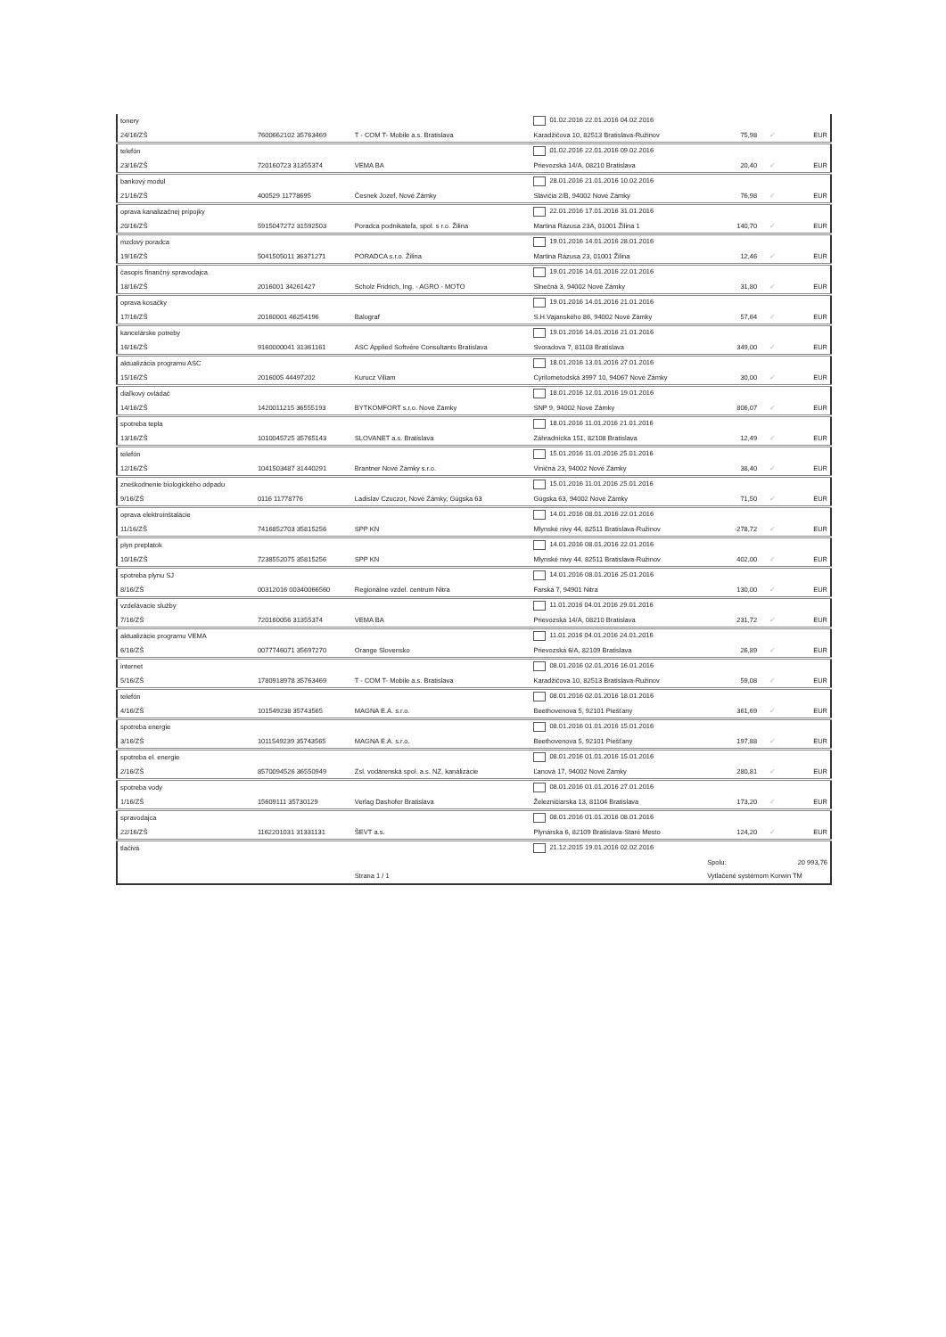| tonery | | | | 01.02.2016 22.01.2016 04.02.2016 | | | |
| 24/16/ZŠ | 7600662102 35763469 | T - COM T- Mobile a.s. Bratislava | | Karadžičova 10, 82513 Bratislava-Ružinov | 75,98 | ✓ | EUR |
| telefón | | | | 01.02.2016 22.01.2016 09.02.2016 | | | |
| 23/16/ZŠ | 720160723 31355374 | VEMA BA | | Prievozská 14/A, 08210 Bratislava | 20,40 | ✓ | EUR |
| bankový modul | | | | 28.01.2016 21.01.2016 10.02.2016 | | | |
| 21/16/ZŠ | 400529 11778695 | Česnek Jozef, Nové Zámky | | Slávičia 2/B, 94002 Nové Zámky | 76,98 | ✓ | EUR |
| oprava kanalizačnej prípojky | | | | 22.01.2016 17.01.2016 31.01.2016 | | | |
| 20/16/ZŠ | 5915047272 31592503 | Poradca podnikateľa, spol. s r.o. Žilina | | Martina Rázusa 23A, 01001 Žilina 1 | 140,70 | ✓ | EUR |
| mzdový poradca | | | | 19.01.2016 14.01.2016 28.01.2016 | | | |
| 19/16/ZŠ | 5041505011 36371271 | PORADCA s.r.o. Žilina | | Martina Rázusa 23, 01001 Žilina | 12,46 | ✓ | EUR |
| časopis finančný spravodajca | | | | 19.01.2016 14.01.2016 22.01.2016 | | | |
| 18/16/ZŠ | 2016001 34261427 | Scholz Fridrich, Ing. - AGRO - MOTO | | Slnečná 3, 94002 Nové Zámky | 31,80 | ✓ | EUR |
| oprava kosačky | | | | 19.01.2016 14.01.2016 21.01.2016 | | | |
| 17/16/ZŠ | 20160001 46254196 | Balograf | | S.H.Vajanského 86, 94002 Nové Zámky | 57,64 | ✓ | EUR |
| kancelárske potreby | | | | 19.01.2016 14.01.2016 21.01.2016 | | | |
| 16/16/ZŠ | 9160000041 31361161 | ASC Applied Softvére Consultants Bratislava | | Svoradova 7, 81103 Bratislava | 349,00 | ✓ | EUR |
| aktualizácia programu ASC | | | | 18.01.2016 13.01.2016 27.01.2016 | | | |
| 15/16/ZŠ | 2016005 44497202 | Kurucz Viliam | | Cyrilometodská 3997 10, 94067 Nové Zámky | 30,00 | ✓ | EUR |
| diaľkový ovládač | | | | 18.01.2016 12.01.2016 19.01.2016 | | | |
| 14/16/ZŠ | 1420011215 36555193 | BYTKOMFORT s.r.o. Nové Zámky | | SNP 9, 94002 Nové Zámky | 806,07 | ✓ | EUR |
| spotreba tepla | | | | 18.01.2016 11.01.2016 21.01.2016 | | | |
| 13/16/ZŠ | 1010045725 35765143 | SLOVANET a.s. Bratislava | | Záhradnícka 151, 82108 Bratislava | 12,49 | ✓ | EUR |
| telefón | | | | 15.01.2016 11.01.2016 25.01.2016 | | | |
| 12/16/ZŠ | 1041503487 31440291 | Brantner Nové Zámky s.r.o. | | Viničná 23, 94002 Nové Zámky | 38,40 | ✓ | EUR |
| zneškodnenie biologického odpadu | | | | 15.01.2016 11.01.2016 25.01.2016 | | | |
| 9/16/ZŠ | 0116 11778776 | Ladislav Czuczor, Nové Zámky, Gúgska 63 | | Gúgska 63, 94002 Nové Zámky | 71,50 | ✓ | EUR |
| oprava elektroinštalácie | | | | 14.01.2016 08.01.2016 22.01.2016 | | | |
| 11/16/ZŠ | 7416852703 35815256 | SPP KN | | Mlynské nivy 44, 82511 Bratislava-Ružinov | -278,72 | ✓ | EUR |
| plyn preplatok | | | | 14.01.2016 08.01.2016 22.01.2016 | | | |
| 10/16/ZŠ | 7238552075 35815256 | SPP KN | | Mlynské nivy 44, 82511 Bratislava-Ružinov | 402,00 | ✓ | EUR |
| spotreba plynu SJ | | | | 14.01.2016 08.01.2016 25.01.2016 | | | |
| 8/16/ZŠ | 00312016 00340066560 | Regionálne vzdel. centrum Nitra | | Farská 7, 94901 Nitra | 130,00 | ✓ | EUR |
| vzdelávacie služby | | | | 11.01.2016 04.01.2016 29.01.2016 | | | |
| 7/16/ZŠ | 720160056 31355374 | VEMA BA | | Prievozská 14/A, 08210 Bratislava | 231,72 | ✓ | EUR |
| aktualizácie programu VEMA | | | | 11.01.2016 04.01.2016 24.01.2016 | | | |
| 6/16/ZŠ | 0077746071 35697270 | Orange Slovensko | | Prievozská 6/A, 82109 Bratislava | 26,89 | ✓ | EUR |
| internet | | | | 08.01.2016 02.01.2016 16.01.2016 | | | |
| 5/16/ZŠ | 1780918978 35763469 | T - COM T- Mobile a.s. Bratislava | | Karadžičova 10, 82513 Bratislava-Ružinov | 59,08 | ✓ | EUR |
| telefón | | | | 08.01.2016 02.01.2016 18.01.2016 | | | |
| 4/16/ZŠ | 101549238 35743565 | MAGNA E.A. s.r.o. | | Beethovenova 5, 92101 Piešťany | 361,69 | ✓ | EUR |
| spotreba energie | | | | 08.01.2016 01.01.2016 15.01.2016 | | | |
| 3/16/ZŠ | 1011549239 35743565 | MAGNA E.A. s.r.o. | | Beethovenova 5, 92101 Piešťany | 197,88 | ✓ | EUR |
| spotreba el. energie | | | | 08.01.2016 01.01.2016 15.01.2016 | | | |
| 2/16/ZŠ | 8570094526 36550949 | Zsl. vodárenská spol. a.s. NZ, kanálizácie | | Ľanová 17, 94002 Nové Zámky | 280,81 | ✓ | EUR |
| spotreba vody | | | | 08.01.2016 01.01.2016 27.01.2016 | | | |
| 1/16/ZŠ | 15609111 35730129 | Verlag Dashofer Bratislava | | Železničiarska 13, 81104 Bratislava | 173,20 | ✓ | EUR |
| spravodajca | | | | 08.01.2016 01.01.2016 08.01.2016 | | | |
| 22/16/ZŠ | 1162201031 31331131 | ŠEVT a.s. | | Plynárska 6, 82109 Bratislava-Staré Mesto | 124,20 | ✓ | EUR |
| tlačivá | | | | 21.12.2015 19.01.2016 02.02.2016 | | | |
| | | | | | Spolu: | 20 993,76 | |
| | | Strana 1 / 1 | | | Vytlačené systémom Korwin TM | | |